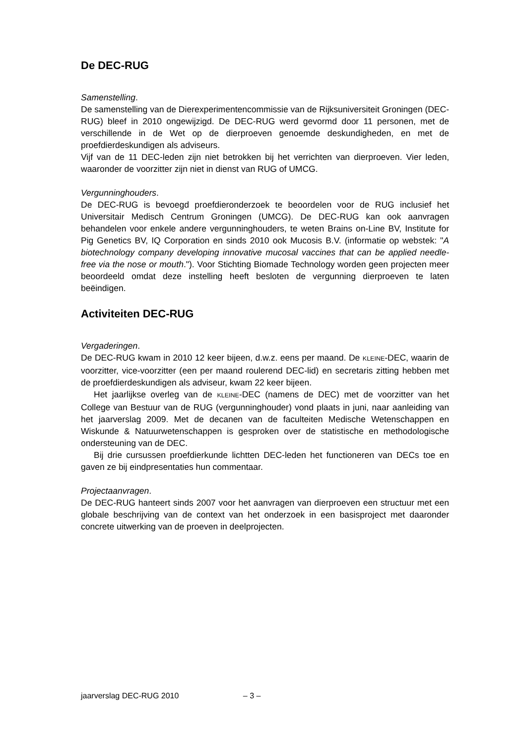De DEC-RUG
Samenstelling.
De samenstelling van de Dierexperimentencommissie van de Rijksuniversiteit Groningen (DEC-RUG) bleef in 2010 ongewijzigd. De DEC-RUG werd gevormd door 11 personen, met de verschillende in de Wet op de dierproeven genoemde deskundigheden, en met de proefdierdeskundigen als adviseurs.
Vijf van de 11 DEC-leden zijn niet betrokken bij het verrichten van dierproeven. Vier leden, waaronder de voorzitter zijn niet in dienst van RUG of UMCG.
Vergunninghouders.
De DEC-RUG is bevoegd proefdieronderzoek te beoordelen voor de RUG inclusief het Universitair Medisch Centrum Groningen (UMCG). De DEC-RUG kan ook aanvragen behandelen voor enkele andere vergunninghouders, te weten Brains on-Line BV, Institute for Pig Genetics BV, IQ Corporation en sinds 2010 ook Mucosis B.V. (informatie op webstek: "A biotechnology company developing innovative mucosal vaccines that can be applied needle-free via the nose or mouth."). Voor Stichting Biomade Technology worden geen projecten meer beoordeeld omdat deze instelling heeft besloten de vergunning dierproeven te laten beëindigen.
Activiteiten DEC-RUG
Vergaderingen.
De DEC-RUG kwam in 2010 12 keer bijeen, d.w.z. eens per maand. De KLEINE-DEC, waarin de voorzitter, vice-voorzitter (een per maand roulerend DEC-lid) en secretaris zitting hebben met de proefdierdeskundigen als adviseur, kwam 22 keer bijeen.
Het jaarlijkse overleg van de KLEINE-DEC (namens de DEC) met de voorzitter van het College van Bestuur van de RUG (vergunninghouder) vond plaats in juni, naar aanleiding van het jaarverslag 2009. Met de decanen van de faculteiten Medische Wetenschappen en Wiskunde & Natuurwetenschappen is gesproken over de statistische en methodologische ondersteuning van de DEC.
Bij drie cursussen proefdierkunde lichtten DEC-leden het functioneren van DECs toe en gaven ze bij eindpresentaties hun commentaar.
Projectaanvragen.
De DEC-RUG hanteert sinds 2007 voor het aanvragen van dierproeven een structuur met een globale beschrijving van de context van het onderzoek in een basisproject met daaronder concrete uitwerking van de proeven in deelprojecten.
jaarverslag DEC-RUG 2010 – 3 –